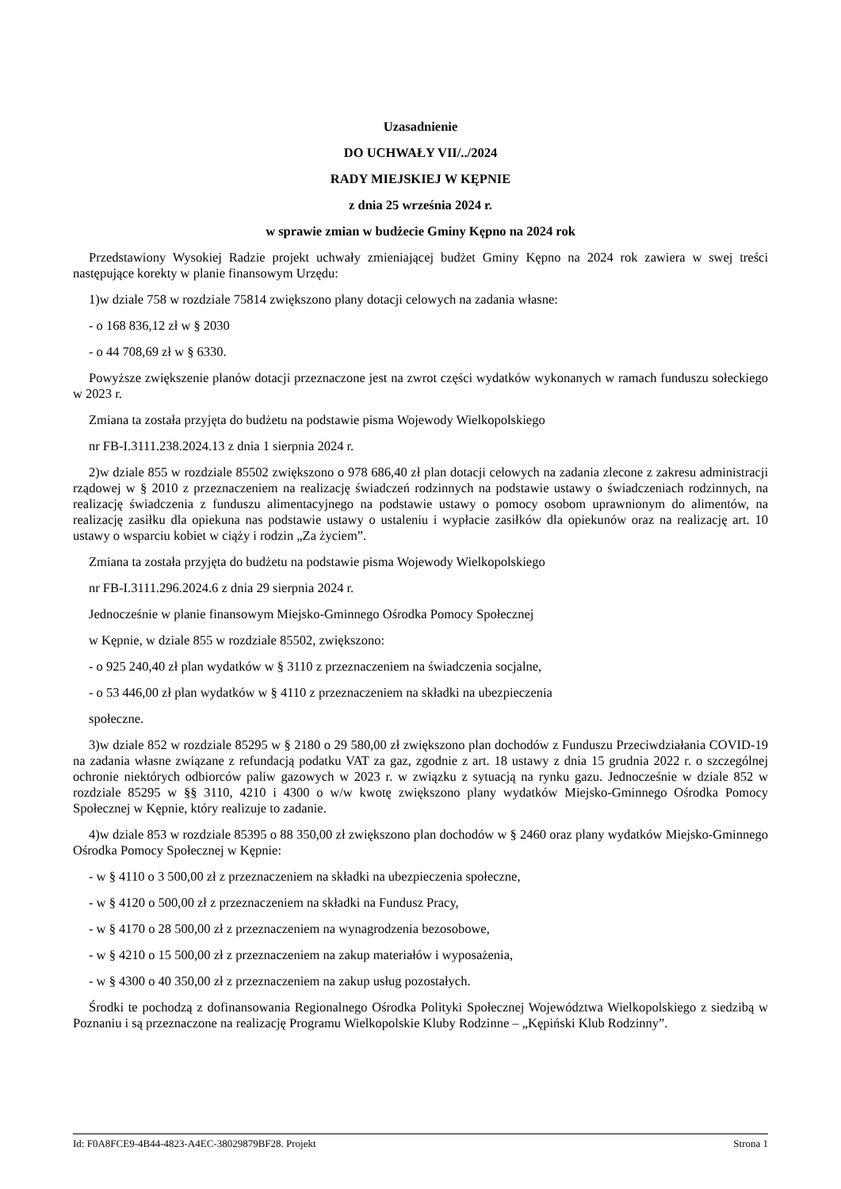Uzasadnienie
DO UCHWAŁY VII/../2024
RADY MIEJSKIEJ W KĘPNIE
z dnia 25 września 2024 r.
w sprawie zmian w budżecie Gminy Kępno na 2024 rok
Przedstawiony Wysokiej Radzie projekt uchwały zmieniającej budżet Gminy Kępno na 2024 rok zawiera w swej treści następujące korekty w planie finansowym Urzędu:
1)w dziale 758 w rozdziale 75814 zwiększono plany dotacji celowych na zadania własne:
- o 168 836,12 zł w § 2030
- o 44 708,69 zł w § 6330.
Powyższe zwiększenie planów dotacji przeznaczone jest na zwrot części wydatków wykonanych w ramach funduszu sołeckiego w 2023 r.
Zmiana ta została przyjęta do budżetu na podstawie pisma Wojewody Wielkopolskiego
nr FB-I.3111.238.2024.13 z dnia 1 sierpnia 2024 r.
2)w dziale 855 w rozdziale 85502 zwiększono o 978 686,40 zł plan dotacji celowych na zadania zlecone z zakresu administracji rządowej w § 2010 z przeznaczeniem na realizację świadczeń rodzinnych na podstawie ustawy o świadczeniach rodzinnych, na realizację świadczenia z funduszu alimentacyjnego na podstawie ustawy o pomocy osobom uprawnionym do alimentów, na realizację zasiłku dla opiekuna nas podstawie ustawy o ustaleniu i wypłacie zasiłków dla opiekunów oraz na realizację art. 10 ustawy o wsparciu kobiet w ciąży i rodzin „Za życiem”.
Zmiana ta została przyjęta do budżetu na podstawie pisma Wojewody Wielkopolskiego
nr FB-I.3111.296.2024.6 z dnia 29 sierpnia 2024 r.
Jednocześnie w planie finansowym Miejsko-Gminnego Ośrodka Pomocy Społecznej
w Kępnie, w dziale 855 w rozdziale 85502, zwiększono:
- o 925 240,40 zł plan wydatków w § 3110 z przeznaczeniem na świadczenia socjalne,
- o 53 446,00 zł plan wydatków w § 4110 z przeznaczeniem na składki na ubezpieczenia
społeczne.
3)w dziale 852 w rozdziale 85295 w § 2180 o 29 580,00 zł zwiększono plan dochodów z Funduszu Przeciwdziałania COVID-19 na zadania własne związane z refundacją podatku VAT za gaz, zgodnie z art. 18 ustawy z dnia 15 grudnia 2022 r. o szczególnej ochronie niektórych odbiorców paliw gazowych w 2023 r. w związku z sytuacją na rynku gazu. Jednocześnie w dziale 852 w rozdziale 85295 w §§ 3110, 4210 i 4300 o w/w kwotę zwiększono plany wydatków Miejsko-Gminnego Ośrodka Pomocy Społecznej w Kępnie, który realizuje to zadanie.
4)w dziale 853 w rozdziale 85395 o 88 350,00 zł zwiększono plan dochodów w § 2460 oraz plany wydatków Miejsko-Gminnego Ośrodka Pomocy Społecznej w Kępnie:
- w § 4110 o 3 500,00 zł z przeznaczeniem na składki na ubezpieczenia społeczne,
- w § 4120 o 500,00 zł z przeznaczeniem na składki na Fundusz Pracy,
- w § 4170 o 28 500,00 zł z przeznaczeniem na wynagrodzenia bezosobowe,
- w § 4210 o 15 500,00 zł z przeznaczeniem na zakup materiałów i wyposażenia,
- w § 4300 o 40 350,00 zł z przeznaczeniem na zakup usług pozostałych.
Środki te pochodzą z dofinansowania Regionalnego Ośrodka Polityki Społecznej Województwa Wielkopolskiego z siedzibą w Poznaniu i są przeznaczone na realizację Programu Wielkopolskie Kluby Rodzinne – „Kępiński Klub Rodzinny”.
Id: F0A8FCE9-4B44-4823-A4EC-38029879BF28. Projekt Strona 1